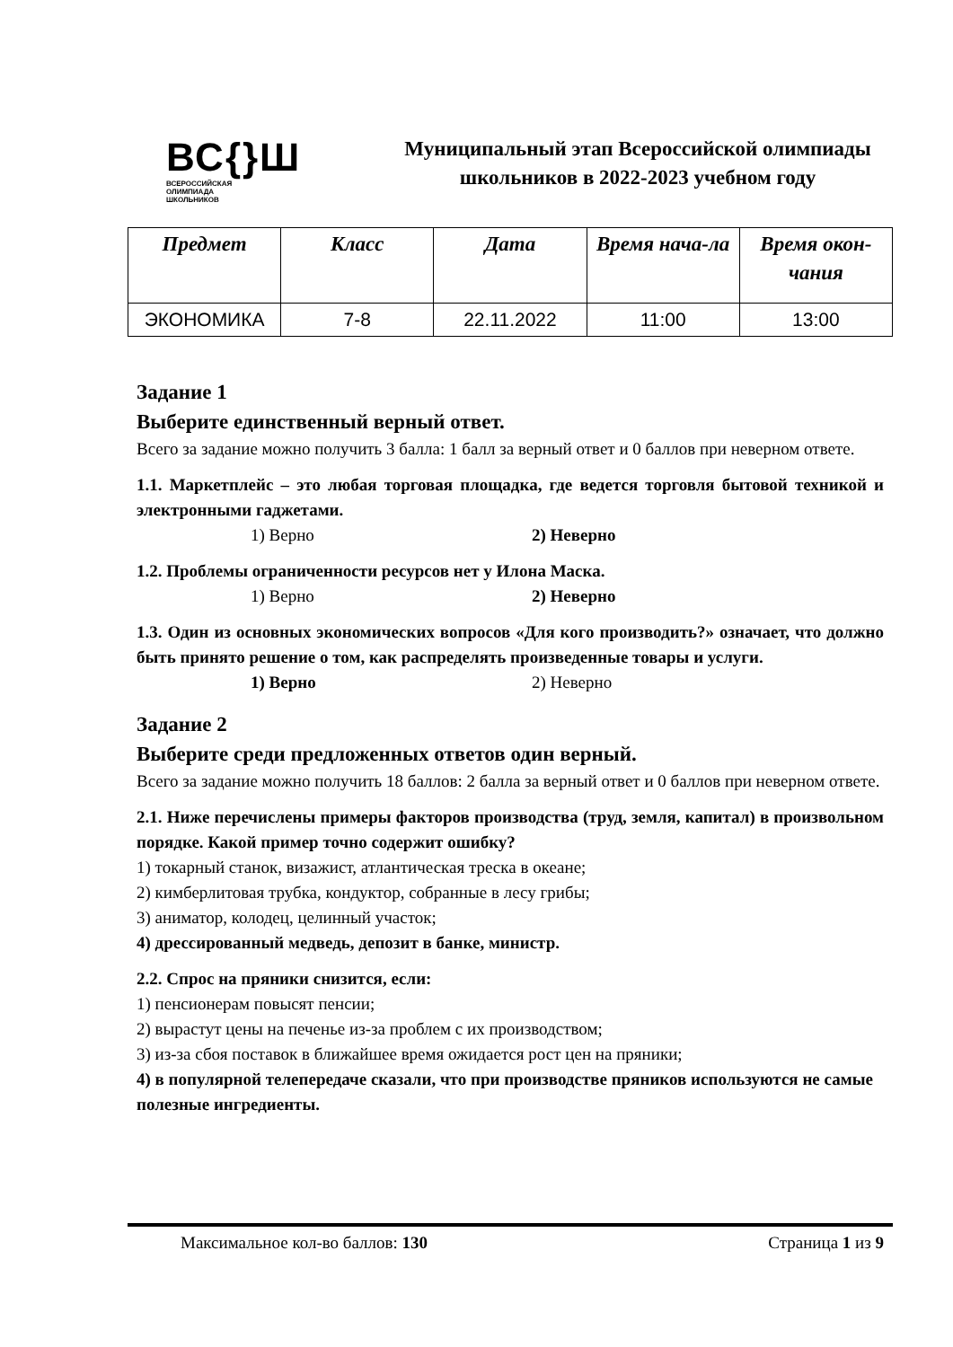ВС{}Ш
ВСЕРОССИЙСКАЯ
ОЛИМПИАДА
ШКОЛЬНИКОВ
Муниципальный этап Всероссийской олимпиады школьников в 2022-2023 учебном году
| Предмет | Класс | Дата | Время нача-ла | Время окон-чания |
| --- | --- | --- | --- | --- |
| ЭКОНОМИКА | 7-8 | 22.11.2022 | 11:00 | 13:00 |
Задание 1
Выберите единственный верный ответ.
Всего за задание можно получить 3 балла: 1 балл за верный ответ и 0 баллов при неверном ответе.
1.1. Маркетплейс – это любая торговая площадка, где ведется торговля бытовой техникой и электронными гаджетами.
1) Верно 2) Неверно
1.2. Проблемы ограниченности ресурсов нет у Илона Маска.
1) Верно 2) Неверно
1.3. Один из основных экономических вопросов «Для кого производить?» означает, что должно быть принято решение о том, как распределять произведенные товары и услуги.
1) Верно 2) Неверно
Задание 2
Выберите среди предложенных ответов один верный.
Всего за задание можно получить 18 баллов: 2 балла за верный ответ и 0 баллов при неверном ответе.
2.1. Ниже перечислены примеры факторов производства (труд, земля, капитал) в произвольном порядке. Какой пример точно содержит ошибку?
1) токарный станок, визажист, атлантическая треска в океане;
2) кимберлитовая трубка, кондуктор, собранные в лесу грибы;
3) аниматор, колодец, целинный участок;
4) дрессированный медведь, депозит в банке, министр.
2.2. Спрос на пряники снизится, если:
1) пенсионерам повысят пенсии;
2) вырастут цены на печенье из-за проблем с их производством;
3) из-за сбоя поставок в ближайшее время ожидается рост цен на пряники;
4) в популярной телепередаче сказали, что при производстве пряников используются не самые полезные ингредиенты.
Максимальное кол-во баллов: 130 Страница 1 из 9